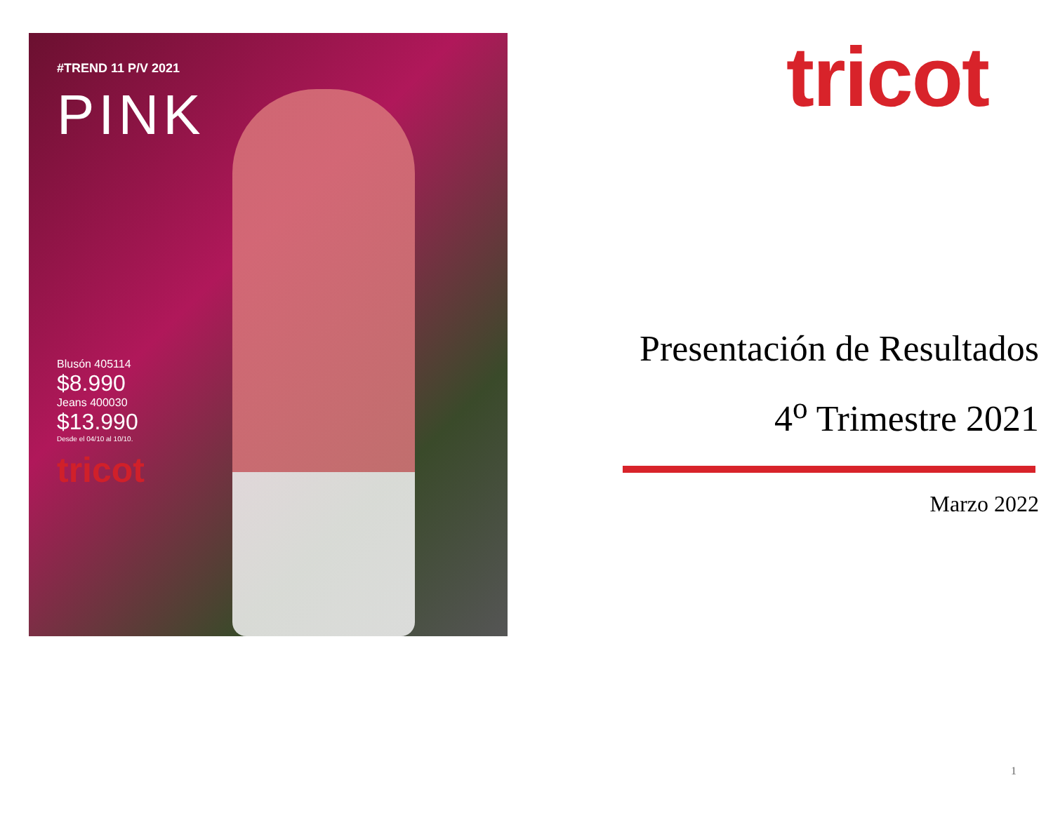#TREND 11 P/V 2021
PINK
Blusón 405114
$8.990
Jeans 400030
$13.990
Desde el 04/10 al 10/10.
tricot
tricot
Presentación de Resultados
4<sup>o</sup> Trimestre 2021
Marzo 2022
1